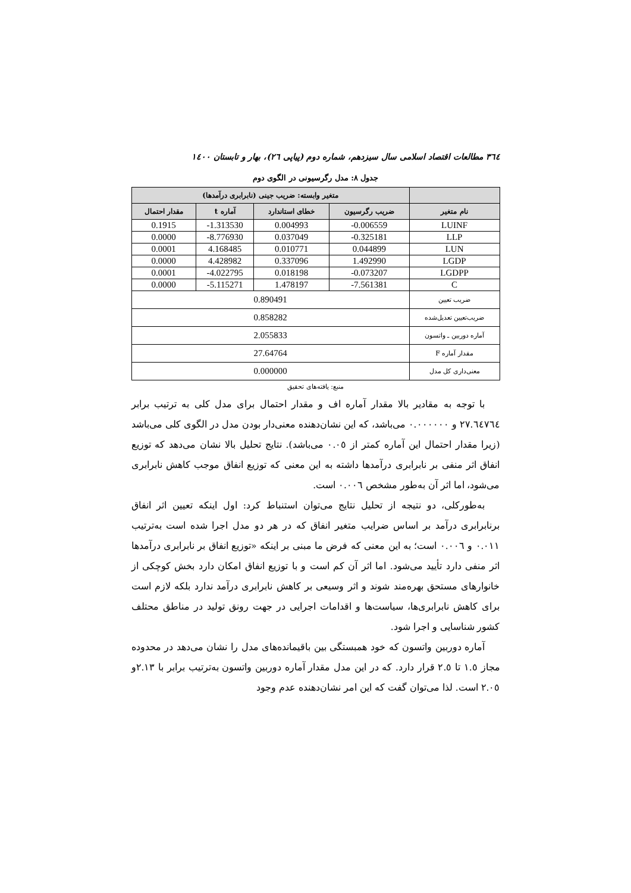٣٦٤ مطالعات اقتصاد اسلامی سال سیزدهم، شماره دوم (پیاپی ٢٦)، بهار و تابستان ١٤٠٠
جدول ٨: مدل رگرسیونی در الگوی دوم
| | متغیر وابسته: ضریب جینی (نابرابری درآمدها) | | | |
| --- | --- | --- | --- | --- |
| نام متغیر | ضریب رگرسیون | خطای استاندارد | آماره t | مقدار احتمال |
| LUINF | -0.006559 | 0.004993 | -1.313530 | 0.1915 |
| LLP | -0.325181 | 0.037049 | -8.776930 | 0.0000 |
| LUN | 0.044899 | 0.010771 | 4.168485 | 0.0001 |
| LGDP | 1.492990 | 0.337096 | 4.428982 | 0.0000 |
| LGDPP | -0.073207 | 0.018198 | -4.022795 | 0.0001 |
| C | -7.561381 | 1.478197 | -5.115271 | 0.0000 |
| ضریب تعیین | 0.890491 | | | |
| ضریب‌تعیین تعدیل‌شده | 0.858282 | | | |
| آماره دوربین ـ واتسون | 2.055833 | | | |
| مقدار آماره F | 27.64764 | | | |
| معنی‌داری کل مدل | 0.000000 | | | |
منبع: یافته‌های تحقیق
با توجه به مقادیر بالا مقدار آماره اف و مقدار احتمال برای مدل کلی به ترتیب برابر ٢٧.٦٤٧٦٤ و ٠.٠٠٠٠٠٠ می‌باشد، که این نشان‌دهنده معنی‌دار بودن مدل در الگوی کلی می‌باشد (زیرا مقدار احتمال این آماره کمتر از ٠.٠٥ می‌باشد). نتایج تحلیل بالا نشان می‌دهد که توزیع انفاق اثر منفی بر نابرابری درآمدها داشته به این معنی که توزیع انفاق موجب کاهش نابرابری می‌شود، اما اثر آن به‌طور مشخص ٠.٠٠٦ است.
به‌طورکلی، دو نتیجه از تحلیل نتایج می‌توان استنباط کرد: اول اینکه تعیین اثر انفاق برنابرابری درآمد بر اساس ضرایب متغیر انفاق که در هر دو مدل اجرا شده است به‌ترتیب ٠.٠١١ و ٠.٠٠٦ است؛ به این معنی که فرض ما مبنی بر اینکه «توزیع انفاق بر نابرابری درآمدها اثر منفی دارد تأیید می‌شود. اما اثر آن کم است و با توزیع انفاق امکان دارد بخش کوچکی از خانوارهای مستحق بهره‌مند شوند و اثر وسیعی بر کاهش نابرابری درآمد ندارد بلکه لازم است برای کاهش نابرابری‌ها، سیاست‌ها و اقدامات اجرایی در جهت رونق تولید در مناطق محتلف کشور شناسایی و اجرا شود.
آماره دوربین واتسون که خود همبستگی بین باقیمانده‌های مدل را نشان می‌دهد در محدوده مجاز ١.٥ تا ٢.٥ قرار دارد. که در این مدل مقدار آماره دوربین واتسون به‌ترتیب برابر با ٢.١٣و ٢.٠٥ است. لذا می‌توان گفت که این امر نشان‌دهنده عدم وجود